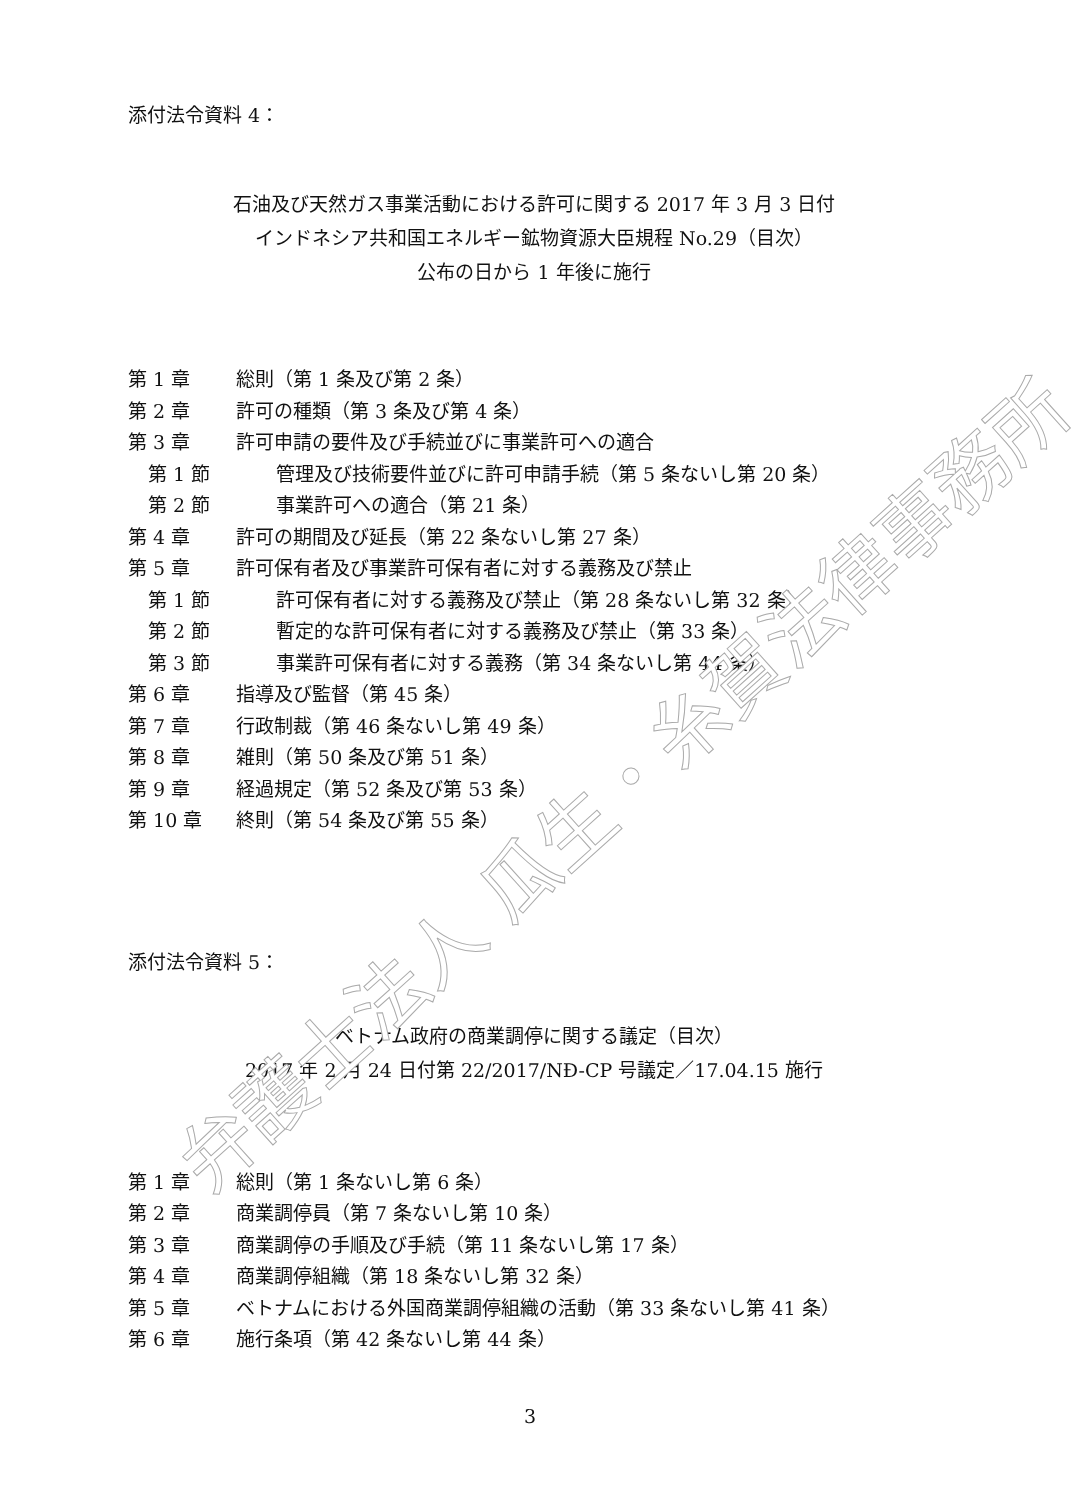添付法令資料 4：
石油及び天然ガス事業活動における許可に関する 2017 年 3 月 3 日付
インドネシア共和国エネルギー鉱物資源大臣規程 No.29（目次）
公布の日から 1 年後に施行
第 1 章 総則（第 1 条及び第 2 条）
第 2 章 許可の種類（第 3 条及び第 4 条）
第 3 章 許可申請の要件及び手続並びに事業許可への適合
第 1 節 管理及び技術要件並びに許可申請手続（第 5 条ないし第 20 条）
第 2 節 事業許可への適合（第 21 条）
第 4 章 許可の期間及び延長（第 22 条ないし第 27 条）
第 5 章 許可保有者及び事業許可保有者に対する義務及び禁止
第 1 節 許可保有者に対する義務及び禁止（第 28 条ないし第 32 条）
第 2 節 暫定的な許可保有者に対する義務及び禁止（第 33 条）
第 3 節 事業許可保有者に対する義務（第 34 条ないし第 44 条）
第 6 章 指導及び監督（第 45 条）
第 7 章 行政制裁（第 46 条ないし第 49 条）
第 8 章 雑則（第 50 条及び第 51 条）
第 9 章 経過規定（第 52 条及び第 53 条）
第 10 章 終則（第 54 条及び第 55 条）
添付法令資料 5：
ベトナム政府の商業調停に関する議定（目次）
2017 年 2 月 24 日付第 22/2017/NĐ-CP 号議定／17.04.15 施行
第 1 章 総則（第 1 条ないし第 6 条）
第 2 章 商業調停員（第 7 条ないし第 10 条）
第 3 章 商業調停の手順及び手続（第 11 条ないし第 17 条）
第 4 章 商業調停組織（第 18 条ないし第 32 条）
第 5 章 ベトナムにおける外国商業調停組織の活動（第 33 条ないし第 41 条）
第 6 章 施行条項（第 42 条ないし第 44 条）
3
弁護士法人 瓜生・糸賀法律事務所